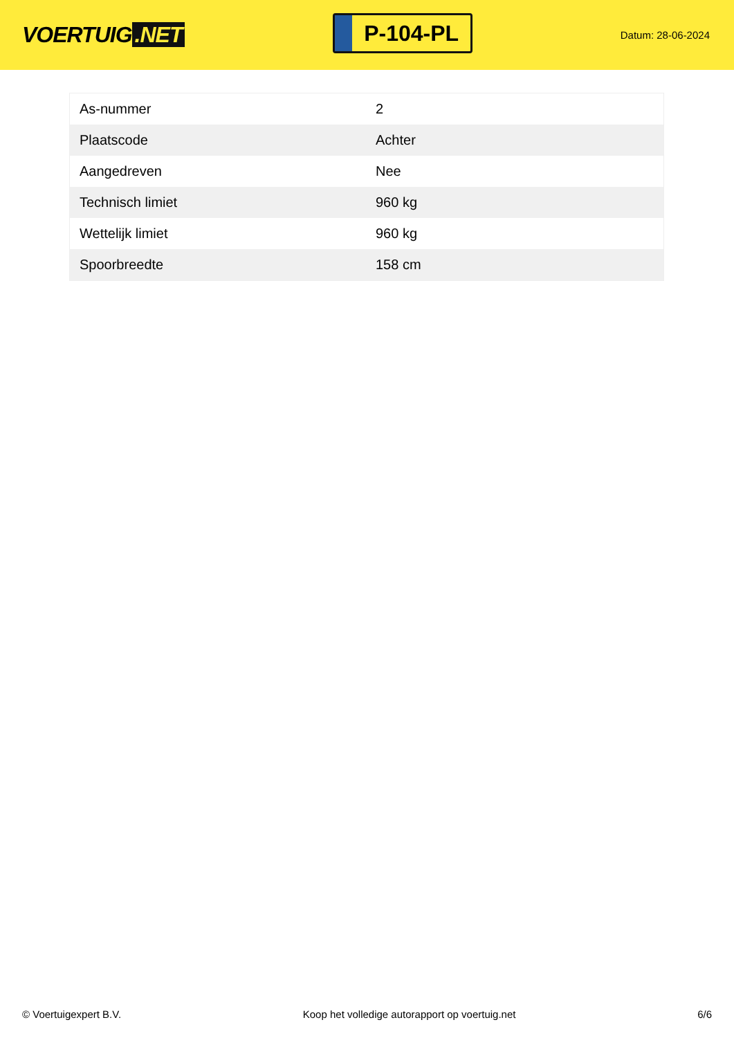VOERTUIG.NET
P-104-PL
Datum: 28-06-2024
| As-nummer | 2 |
| Plaatscode | Achter |
| Aangedreven | Nee |
| Technisch limiet | 960 kg |
| Wettelijk limiet | 960 kg |
| Spoorbreedte | 158 cm |
© Voertuigexpert B.V. Koop het volledige autorapport op voertuig.net 6/6